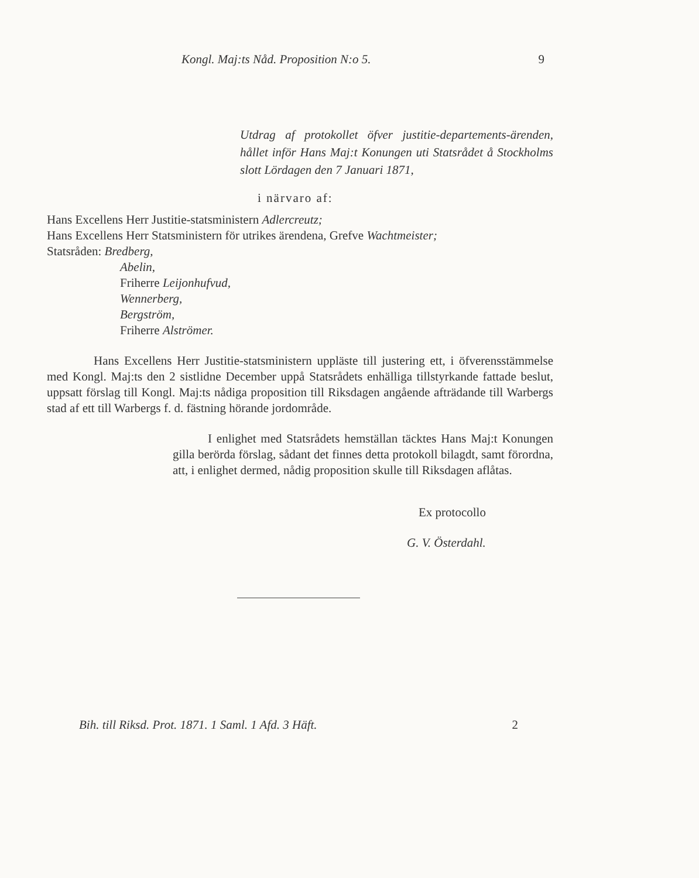Kongl. Maj:ts Nåd. Proposition N:o 5. 9
Utdrag af protokollet öfver justitie-departements-ärenden, hållet inför Hans Maj:t Konungen uti Statsrådet å Stockholms slott Lördagen den 7 Januari 1871,
i närvaro af:
Hans Excellens Herr Justitie-statsministern Adlercreutz;
Hans Excellens Herr Statsministern för utrikes ärendena, Grefve Wachtmeister;
Statsråden: Bredberg,
Abelin,
Friherre Leijonhufvud,
Wennerberg,
Bergström,
Friherre Alströmer.
Hans Excellens Herr Justitie-statsministern uppläste till justering ett, i öfverensstämmelse med Kongl. Maj:ts den 2 sistlidne December uppå Statsrådets enhälliga tillstyrkande fattade beslut, uppsatt förslag till Kongl. Maj:ts nådiga proposition till Riksdagen angående afträdande till Warbergs stad af ett till Warbergs f. d. fästning hörande jordområde.
I enlighet med Statsrådets hemställan täcktes Hans Maj:t Konungen gilla berörda förslag, sådant det finnes detta protokoll bilagdt, samt förordna, att, i enlighet dermed, nådig proposition skulle till Riksdagen aflåtas.
Ex protocollo
G. V. Österdahl.
Bih. till Riksd. Prot. 1871. 1 Saml. 1 Afd. 3 Häft. 2